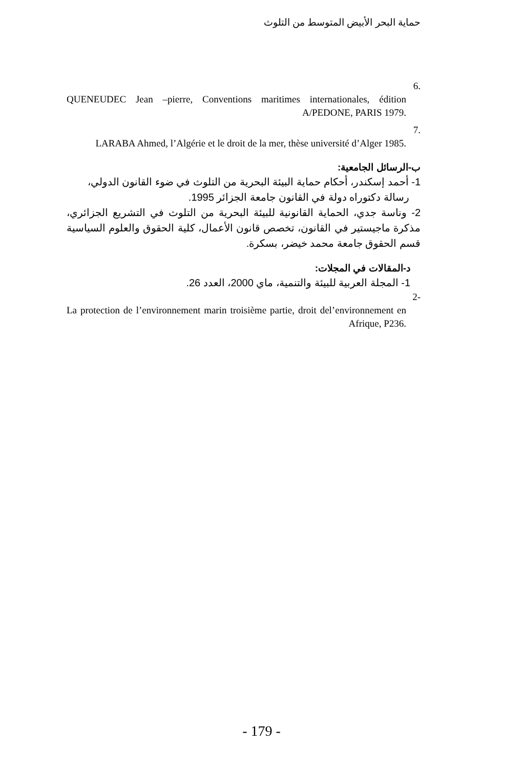حماية البحر الأبيض المتوسط من التلوث
.6
QUENEUDEC Jean –pierre, Conventions maritimes internationales, édition A/PEDONE, PARIS 1979.
.7
LARABA Ahmed, l’Algérie et le droit de la mer, thèse université d’Alger 1985.
ب-الرسائل الجامعية:
1- أحمد إسكندر، أحكام حماية البيئة البحرية من التلوث في ضوء القانون الدولي،
رسالة دكتوراه دولة في القانون جامعة الجزائر 1995.
2- وناسة جدي، الحماية القانونية للبيئة البحرية من التلوث في التشريع الجزائري، مذكرة ماجيستير في القانون، تخصص قانون الأعمال، كلية الحقوق والعلوم السياسية قسم الحقوق جامعة محمد خيضر، بسكرة.
د-المقالات في المجلات:
1- المجلة العربية للبيئة والتنمية، ماي 2000، العدد 26.
-2
La protection de l’environnement marin troisième partie, droit del’environnement en Afrique, P236.
- 179 -